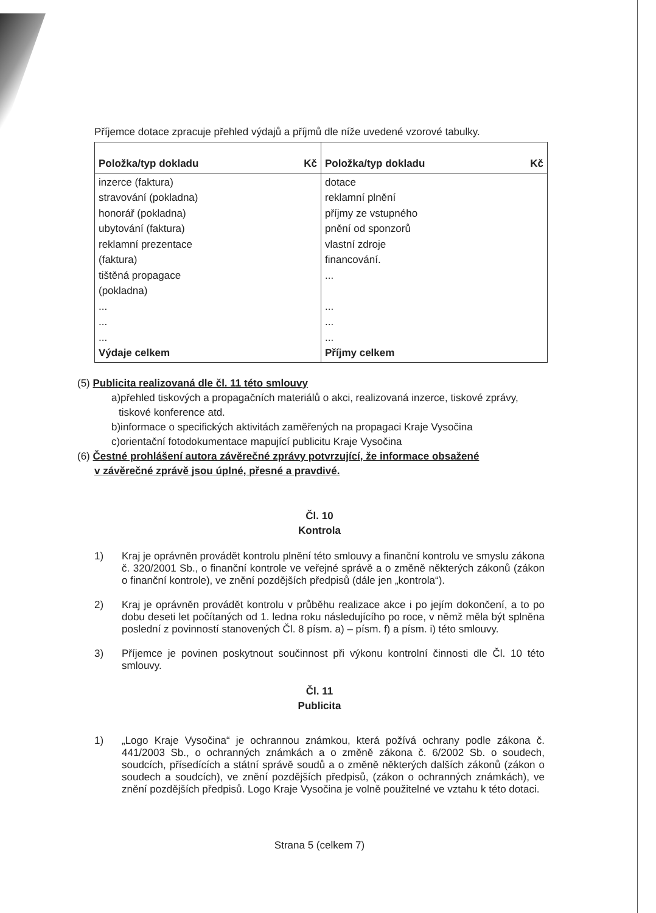Příjemce dotace zpracuje přehled výdajů a příjmů dle níže uvedené vzorové tabulky.
| Položka/typ dokladu Kč | Položka/typ dokladu Kč |
| --- | --- |
| inzerce (faktura) stravování (pokladna) honorář (pokladna) ubytování (faktura) reklamní prezentace (faktura) tištěná propagace (pokladna) ... ... ... Výdaje celkem | dotace reklamní plnění příjmy ze vstupného pnění od sponzorů vlastní zdroje financování. ... ... ... ... Příjmy celkem |
(5) Publicita realizovaná dle čl. 11 této smlouvy
a)přehled tiskových a propagačních materiálů o akci, realizovaná inzerce, tiskové zprávy,
tiskové konference atd.
b)informace o specifických aktivitách zaměřených na propagaci Kraje Vysočina
c)orientační fotodokumentace mapující publicitu Kraje Vysočina
(6) Čestné prohlášení autora závěrečné zprávy potvrzující, že informace obsažené
v závěrečné zprávě jsou úplné, přesné a pravdivé.
Čl. 10
Kontrola
1) Kraj je oprávněn provádět kontrolu plnění této smlouvy a finanční kontrolu ve smyslu zákona č. 320/2001 Sb., o finanční kontrole ve veřejné správě a o změně některých zákonů (zákon o finanční kontrole), ve znění pozdějších předpisů (dále jen „kontrola“).
2) Kraj je oprávněn provádět kontrolu v průběhu realizace akce i po jejím dokončení, a to po dobu deseti let počítaných od 1. ledna roku následujícího po roce, v němž měla být splněna poslední z povinností stanovených Čl. 8 písm. a) – písm. f) a písm. i) této smlouvy.
3) Příjemce je povinen poskytnout součinnost při výkonu kontrolní činnosti dle Čl. 10 této smlouvy.
Čl. 11
Publicita
1) „Logo Kraje Vysočina“ je ochrannou známkou, která požívá ochrany podle zákona č. 441/2003 Sb., o ochranných známkách a o změně zákona č. 6/2002 Sb. o soudech, soudcích, přísedících a státní správě soudů a o změně některých dalších zákonů (zákon o soudech a soudcích), ve znění pozdějších předpisů, (zákon o ochranných známkách), ve znění pozdějších předpisů. Logo Kraje Vysočina je volně použitelné ve vztahu k této dotaci.
Strana 5 (celkem 7)